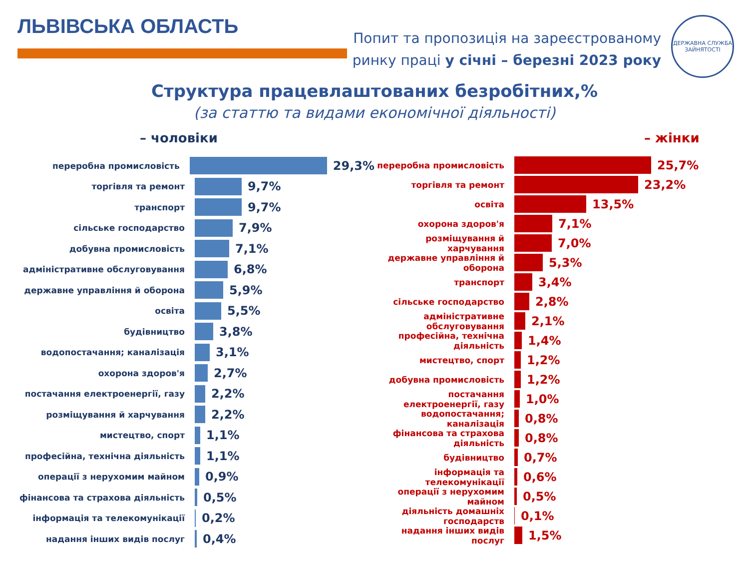ЛЬВІВСЬКА ОБЛАСТЬ
Попит та пропозиція на зареєстрованому
ринку праці у січні – березні 2023 року
ДЕРЖАВНА СЛУЖБА ЗАЙНЯТОСТІ
Структура працевлаштованих безробітних,%
(за статтю та видами економічної діяльності)
– чоловіки
переробна промисловість
29,3%
торгівля та ремонт
9,7%
транспорт
9,7%
сільське господарство
7,9%
добувна промисловість
7,1%
адміністративне обслуговування
6,8%
державне управління й оборона
5,9%
освіта
5,5%
будівництво
3,8%
водопостачання; каналізація
3,1%
охорона здоров'я
2,7%
постачання електроенергії, газу
2,2%
розміщування й харчування
2,2%
мистецтво, спорт
1,1%
професійна, технічна діяльність
1,1%
операції з нерухомим майном
0,9%
фінансова та страхова діяльність
0,5%
інформація та телекомунікації
0,2%
надання інших видів послуг
0,4%
– жінки
переробна промисловість
25,7%
торгівля та ремонт
23,2%
освіта
13,5%
охорона здоров'я
7,1%
розміщування й харчування
7,0%
державне управління й оборона
5,3%
транспорт
3,4%
сільське господарство
2,8%
адміністративне обслуговування
2,1%
професійна, технічна діяльність
1,4%
мистецтво, спорт
1,2%
добувна промисловість
1,2%
постачання електроенергії, газу
1,0%
водопостачання; каналізація
0,8%
фінансова та страхова діяльність
0,8%
будівництво
0,7%
інформація та телекомунікації
0,6%
операції з нерухомим майном
0,5%
діяльність домашніх господарств
0,1%
надання інших видів послуг
1,5%